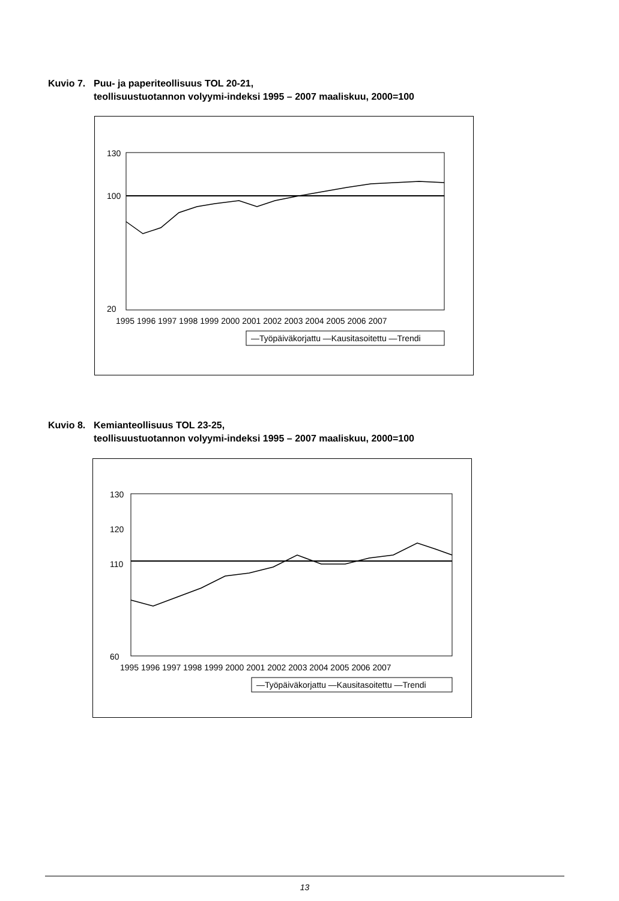Kuvio 7. Puu- ja paperiteollisuus TOL 20-21,
teollisuustuotannon volyymi-indeksi 1995 – 2007 maaliskuu, 2000=100
130
20
100
1995 1996 1997 1998 1999 2000 2001 2002 2003 2004 2005 2006 2007
—Työpäiväkorjattu —Kausitasoitettu —Trendi
Kuvio 8. Kemianteollisuus TOL 23-25,
teollisuustuotannon volyymi-indeksi 1995 – 2007 maaliskuu, 2000=100
130
120
110
100
60
1995 1996 1997 1998 1999 2000 2001 2002 2003 2004 2005 2006 2007
—Työpäiväkorjattu —Kausitasoitettu —Trendi
13